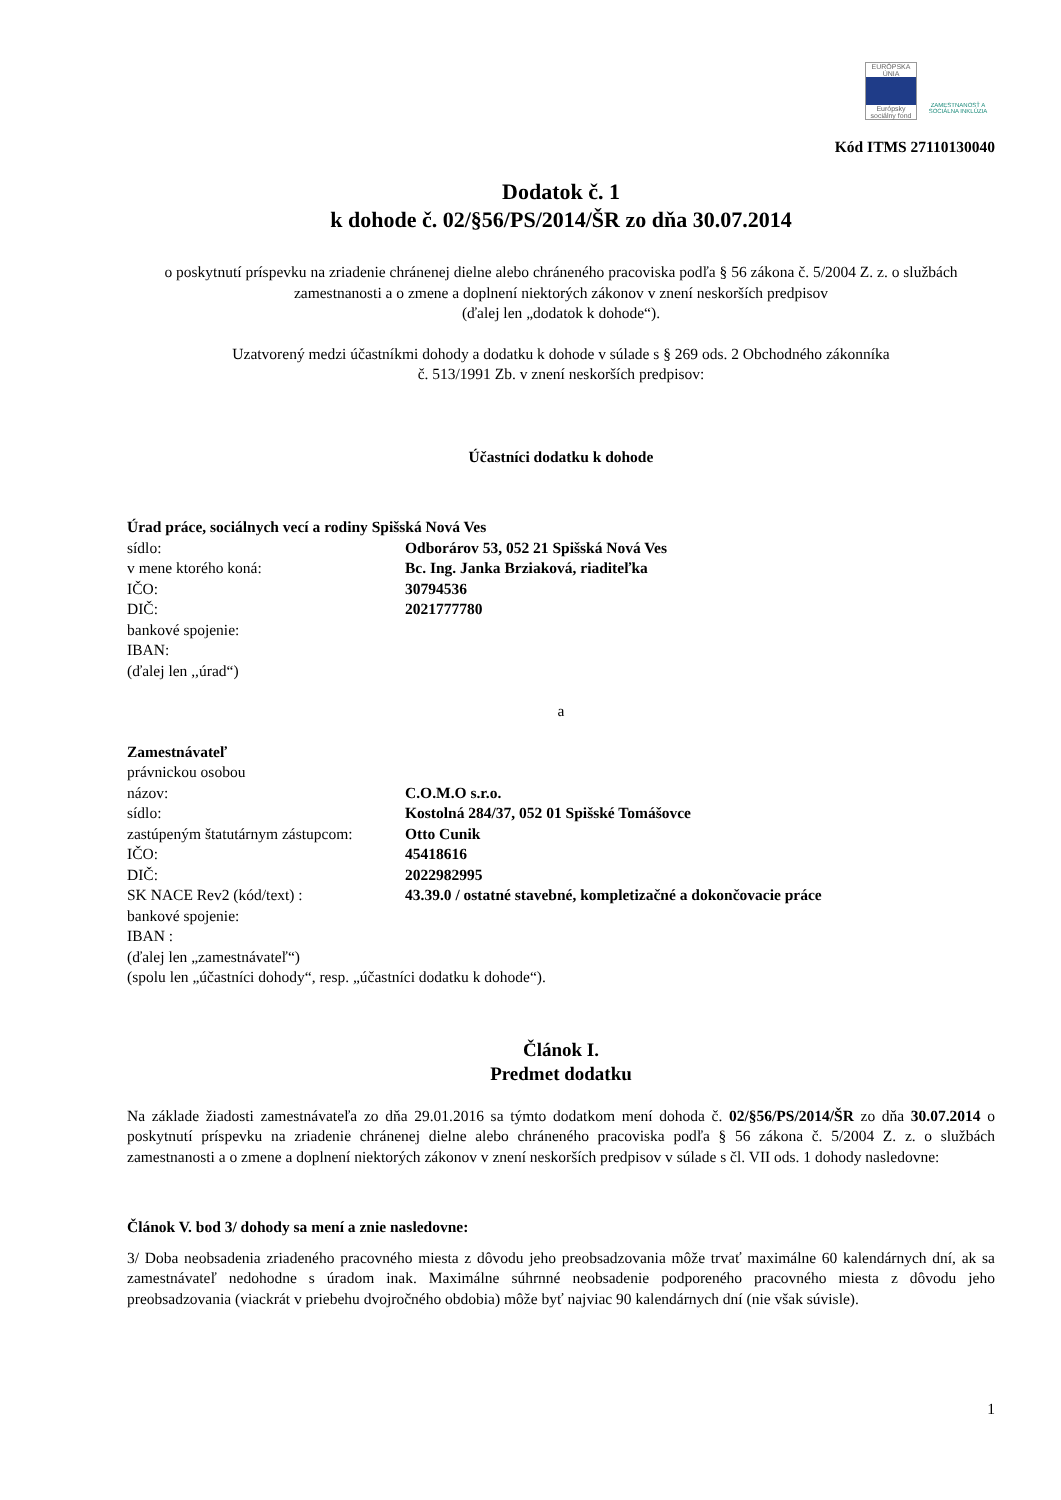EURÓPSKA ÚNIA
Európsky sociálny fond
ZAMESTNANOSŤ A SOCIÁLNA INKLÚZIA
Kód ITMS 27110130040
Dodatok č. 1
k dohode č. 02/§56/PS/2014/ŠR zo dňa 30.07.2014
o poskytnutí príspevku na zriadenie chránenej dielne alebo chráneného pracoviska podľa § 56 zákona č. 5/2004 Z. z. o službách zamestnanosti a o zmene a doplnení niektorých zákonov v znení neskorších predpisov
(ďalej len „dodatok k dohode“).
Uzatvorený medzi účastníkmi dohody a dodatku k dohode v súlade s § 269 ods. 2 Obchodného zákonníka
č. 513/1991 Zb. v znení neskorších predpisov:
Účastníci dodatku k dohode
Úrad práce, sociálnych vecí a rodiny Spišská Nová Ves
sídlo: Odborárov 53, 052 21 Spišská Nová Ves
v mene ktorého koná: Bc. Ing. Janka Brziaková, riaditeľka
IČO: 30794536
DIČ: 2021777780
bankové spojenie:
IBAN:
(ďalej len ,,úrad“)
a
Zamestnávateľ
právnickou osobou
názov: C.O.M.O s.r.o.
sídlo: Kostolná 284/37, 052 01 Spišské Tomášovce
zastúpeným štatutárnym zástupcom: Otto Cunik
IČO: 45418616
DIČ: 2022982995
SK NACE Rev2 (kód/text) : 43.39.0 / ostatné stavebné, kompletizačné a dokončovacie práce
bankové spojenie:
IBAN :
(ďalej len „zamestnávateľ“)
(spolu len „účastníci dohody“, resp. „účastníci dodatku k dohode“).
Článok I.
Predmet dodatku
Na základe žiadosti zamestnávateľa zo dňa 29.01.2016 sa týmto dodatkom mení dohoda č. 02/§56/PS/2014/ŠR zo dňa 30.07.2014 o poskytnutí príspevku na zriadenie chránenej dielne alebo chráneného pracoviska podľa § 56 zákona č. 5/2004 Z. z. o službách zamestnanosti a o zmene a doplnení niektorých zákonov v znení neskorších predpisov v súlade s čl. VII ods. 1 dohody nasledovne:
Článok V. bod 3/ dohody sa mení a znie nasledovne:
3/ Doba neobsadenia zriadeného pracovného miesta z dôvodu jeho preobsadzovania môže trvať maximálne 60 kalendárnych dní, ak sa zamestnávateľ nedohodne s úradom inak. Maximálne súhrnné neobsadenie podporeného pracovného miesta z dôvodu jeho preobsadzovania (viackrát v priebehu dvojročného obdobia) môže byť najviac 90 kalendárnych dní (nie však súvisle).
1